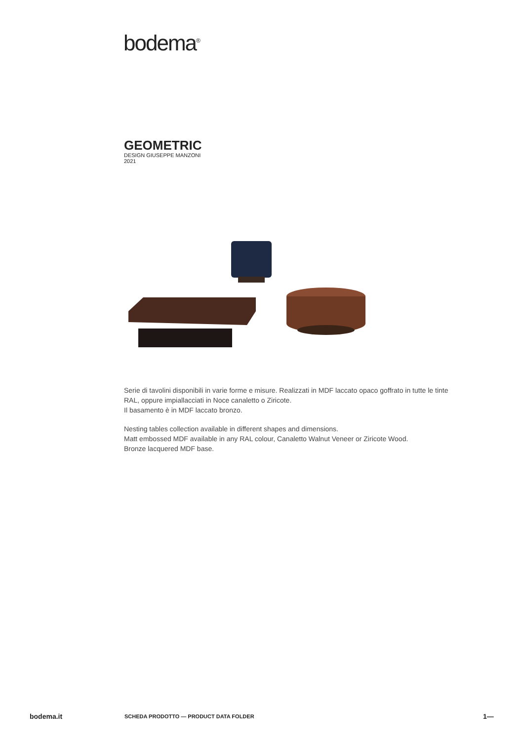bodema<sup>®</sup>
GEOMETRIC
DESIGN GIUSEPPE MANZONI
2021
Serie di tavolini disponibili in varie forme e misure. Realizzati in MDF laccato opaco goffrato in tutte le tinte RAL, oppure impiallacciati in Noce canaletto o Ziricote.
Il basamento è in MDF laccato bronzo.
Nesting tables collection available in different shapes and dimensions.
Matt embossed MDF available in any RAL colour, Canaletto Walnut Veneer or Ziricote Wood.
Bronze lacquered MDF base.
bodema.it SCHEDA PRODOTTO — PRODUCT DATA FOLDER 1—